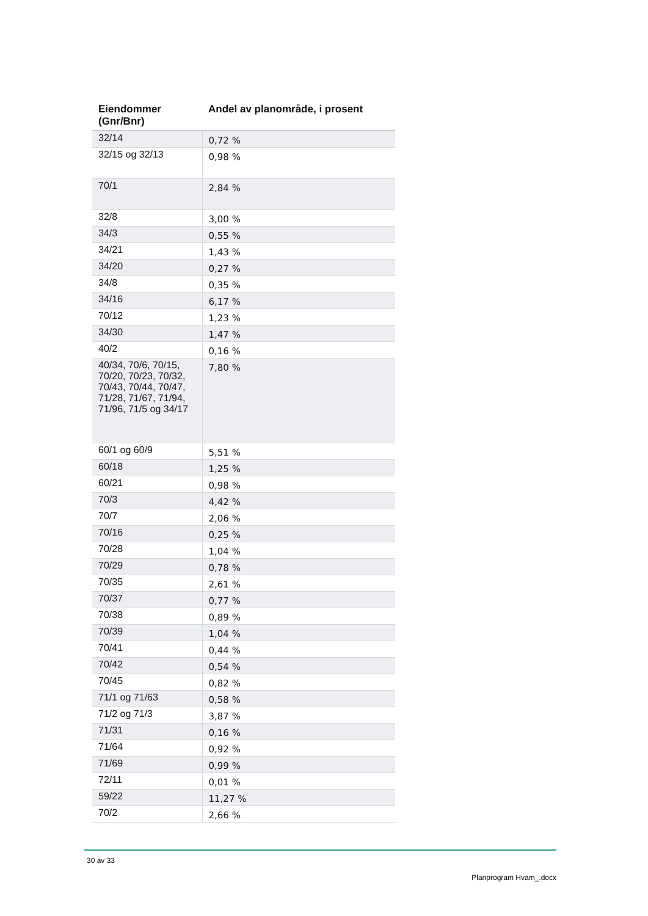| Eiendommer (Gnr/Bnr) | Andel av planområde, i prosent |
| --- | --- |
| 32/14 | 0,72 % |
| 32/15 og 32/13 | 0,98 % |
| 70/1 | 2,84 % |
| 32/8 | 3,00 % |
| 34/3 | 0,55 % |
| 34/21 | 1,43 % |
| 34/20 | 0,27 % |
| 34/8 | 0,35 % |
| 34/16 | 6,17 % |
| 70/12 | 1,23 % |
| 34/30 | 1,47 % |
| 40/2 | 0,16 % |
| 40/34, 70/6, 70/15, 70/20, 70/23, 70/32, 70/43, 70/44, 70/47, 71/28, 71/67, 71/94, 71/96, 71/5 og 34/17 | 7,80 % |
| 60/1 og 60/9 | 5,51 % |
| 60/18 | 1,25 % |
| 60/21 | 0,98 % |
| 70/3 | 4,42 % |
| 70/7 | 2,06 % |
| 70/16 | 0,25 % |
| 70/28 | 1,04 % |
| 70/29 | 0,78 % |
| 70/35 | 2,61 % |
| 70/37 | 0,77 % |
| 70/38 | 0,89 % |
| 70/39 | 1,04 % |
| 70/41 | 0,44 % |
| 70/42 | 0,54 % |
| 70/45 | 0,82 % |
| 71/1 og 71/63 | 0,58 % |
| 71/2 og 71/3 | 3,87 % |
| 71/31 | 0,16 % |
| 71/64 | 0,92 % |
| 71/69 | 0,99 % |
| 72/11 | 0,01 % |
| 59/22 | 11,27 % |
| 70/2 | 2,66 % |
30 av 33
Planprogram Hvam_.docx